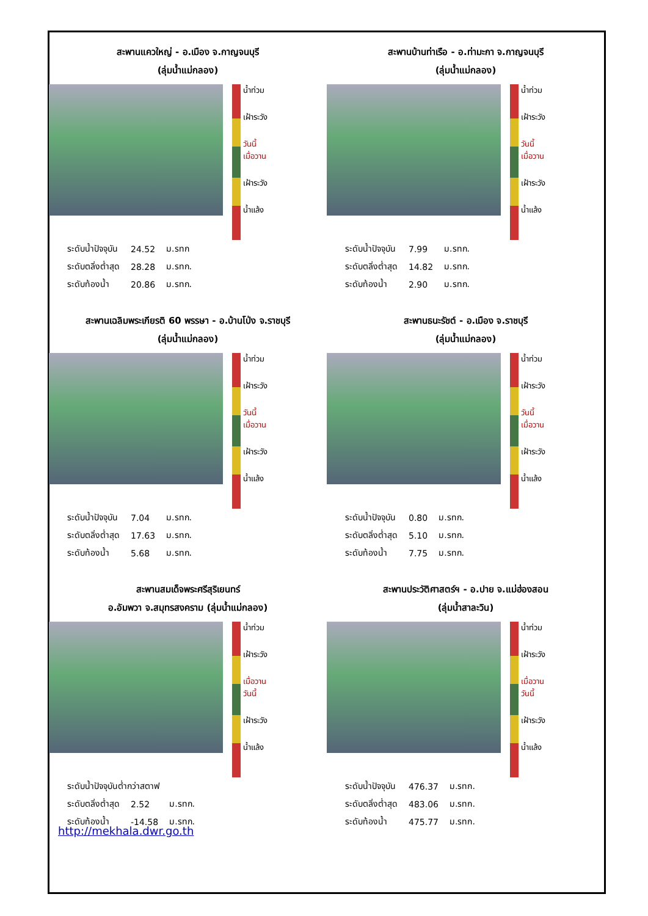สะพานแควใหญ่ - อ.เมือง จ.กาญจนบุรี
(ลุ่มน้ำแม่กลอง)
น้ำท่วม
เฝ้าระวัง
วันนี้
เมื่อวาน
เฝ้าระวัง
น้ำแล้ง
| ระดับน้ำปัจจุบัน | 24.52 | ม.รทก |
| ระดับตลิ่งต่ำสุด | 28.28 | ม.รทก. |
| ระดับท้องน้ำ | 20.86 | ม.รทก. |
สะพานบ้านท่าเรือ - อ.ท่ามะกา จ.กาญจนบุรี
(ลุ่มน้ำแม่กลอง)
น้ำท่วม
เฝ้าระวัง
วันนี้
เมื่อวาน
เฝ้าระวัง
น้ำแล้ง
| ระดับน้ำปัจจุบัน | 7.99 | ม.รทก. |
| ระดับตลิ่งต่ำสุด | 14.82 | ม.รทก. |
| ระดับท้องน้ำ | 2.90 | ม.รทก. |
สะพานเฉลิมพระเกียรติ 60 พรรษา - อ.บ้านโป่ง จ.ราชบุรี
(ลุ่มน้ำแม่กลอง)
น้ำท่วม
เฝ้าระวัง
วันนี้
เมื่อวาน
เฝ้าระวัง
น้ำแล้ง
| ระดับน้ำปัจจุบัน | 7.04 | ม.รทก. |
| ระดับตลิ่งต่ำสุด | 17.63 | ม.รทก. |
| ระดับท้องน้ำ | 5.68 | ม.รทก. |
สะพานธนะรัชต์ - อ.เมือง จ.ราชบุรี
(ลุ่มน้ำแม่กลอง)
น้ำท่วม
เฝ้าระวัง
วันนี้
เมื่อวาน
เฝ้าระวัง
น้ำแล้ง
| ระดับน้ำปัจจุบัน | 0.80 | ม.รทก. |
| ระดับตลิ่งต่ำสุด | 5.10 | ม.รทก. |
| ระดับท้องน้ำ | 7.75 | ม.รทก. |
สะพานสมเด็จพระศรีสุริเยนทร์
อ.อัมพวา จ.สมุทรสงคราม (ลุ่มน้ำแม่กลอง)
น้ำท่วม
เฝ้าระวัง
เมื่อวาน
วันนี้
เฝ้าระวัง
น้ำแล้ง
| ระดับน้ำปัจจุบันต่ำกว่าสตาฟ | | |
| ระดับตลิ่งต่ำสุด | 2.52 | ม.รทก. |
| ระดับท้องน้ำ | -14.58 | ม.รทก. |
สะพานประวัติศาสตร์ฯ - อ.ปาย จ.แม่ฮ่องสอน
(ลุ่มน้ำสาละวิน)
น้ำท่วม
เฝ้าระวัง
เมื่อวาน
วันนี้
เฝ้าระวัง
น้ำแล้ง
| ระดับน้ำปัจจุบัน | 476.37 | ม.รทก. |
| ระดับตลิ่งต่ำสุด | 483.06 | ม.รทก. |
| ระดับท้องน้ำ | 475.77 | ม.รทก. |
http://mekhala.dwr.go.th